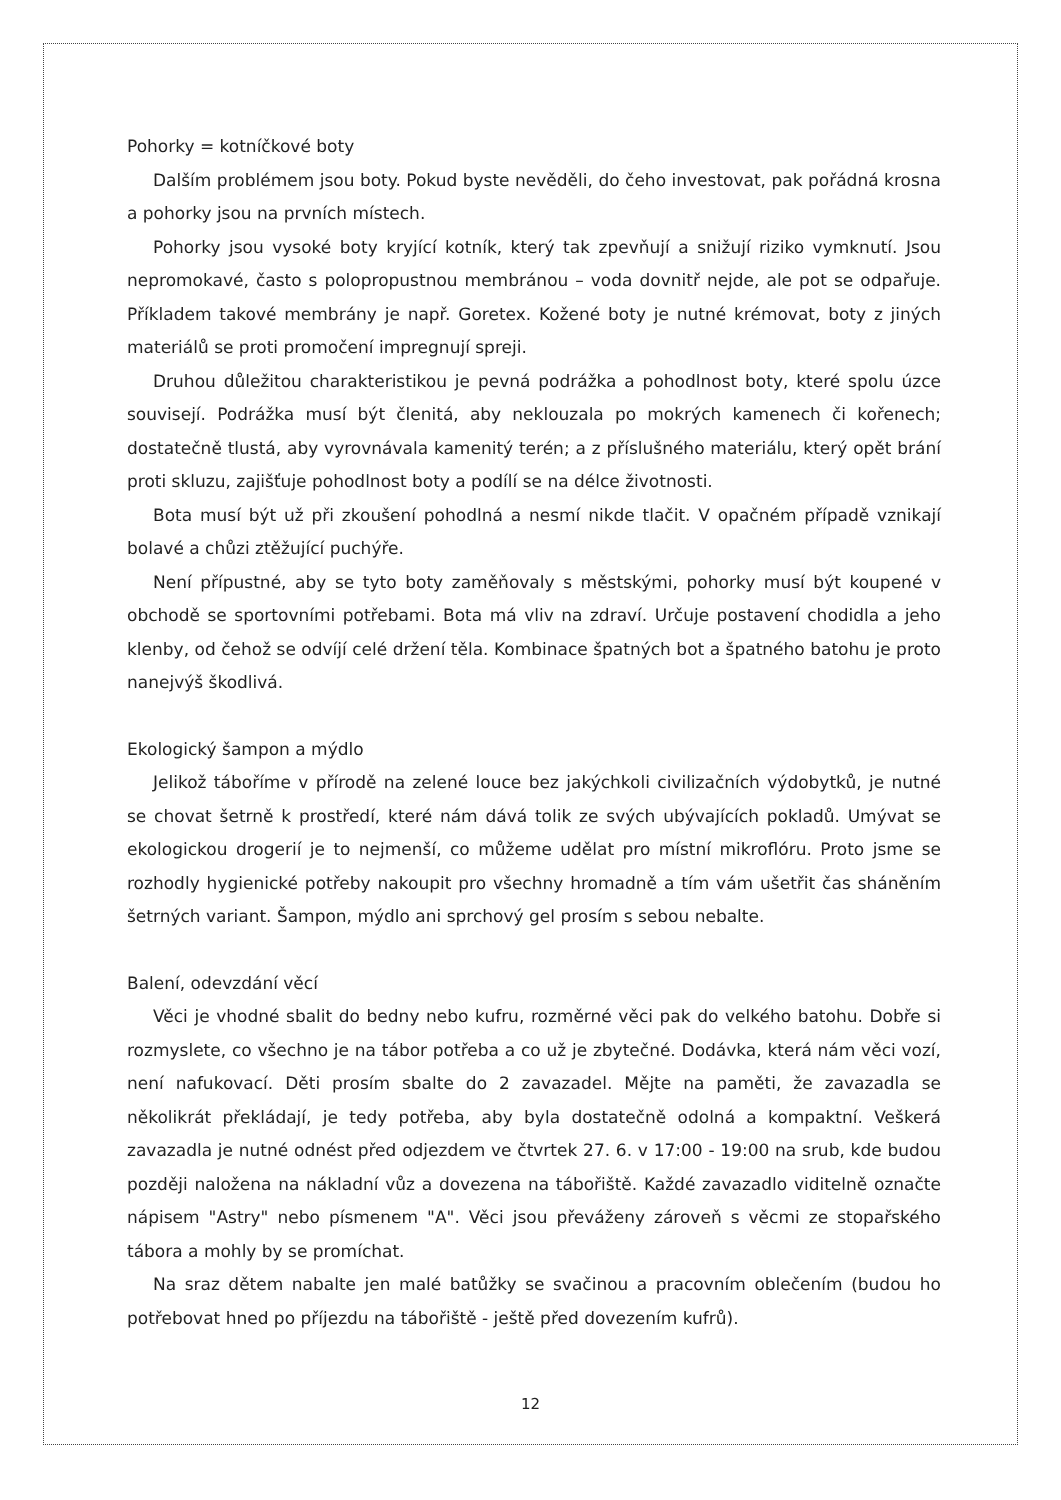Pohorky = kotníčkové boty
Dalším problémem jsou boty. Pokud byste nevěděli, do čeho investovat, pak pořádná krosna a pohorky jsou na prvních místech.
Pohorky jsou vysoké boty kryjící kotník, který tak zpevňují a snižují riziko vymknutí. Jsou nepromokavé, často s polopropustnou membránou – voda dovnitř nejde, ale pot se odpařuje. Příkladem takové membrány je např. Goretex. Kožené boty je nutné krémovat, boty z jiných materiálů se proti promočení impregnují spreji.
Druhou důležitou charakteristikou je pevná podrážka a pohodlnost boty, které spolu úzce souvisejí. Podrážka musí být členitá, aby neklouzala po mokrých kamenech či kořenech; dostatečně tlustá, aby vyrovnávala kamenitý terén; a z příslušného materiálu, který opět brání proti skluzu, zajišťuje pohodlnost boty a podílí se na délce životnosti.
Bota musí být už při zkoušení pohodlná a nesmí nikde tlačit. V opačném případě vznikají bolavé a chůzi ztěžující puchýře.
Není přípustné, aby se tyto boty zaměňovaly s městskými, pohorky musí být koupené v obchodě se sportovními potřebami. Bota má vliv na zdraví. Určuje postavení chodidla a jeho klenby, od čehož se odvíjí celé držení těla. Kombinace špatných bot a špatného batohu je proto nanejvýš škodlivá.
Ekologický šampon a mýdlo
Jelikož táboříme v přírodě na zelené louce bez jakýchkoli civilizačních výdobytků, je nutné se chovat šetrně k prostředí, které nám dává tolik ze svých ubývajících pokladů. Umývat se ekologickou drogerií je to nejmenší, co můžeme udělat pro místní mikroflóru. Proto jsme se rozhodly hygienické potřeby nakoupit pro všechny hromadně a tím vám ušetřit čas sháněním šetrných variant. Šampon, mýdlo ani sprchový gel prosím s sebou nebalte.
Balení, odevzdání věcí
Věci je vhodné sbalit do bedny nebo kufru, rozměrné věci pak do velkého batohu. Dobře si rozmyslete, co všechno je na tábor potřeba a co už je zbytečné. Dodávka, která nám věci vozí, není nafukovací. Děti prosím sbalte do 2 zavazadel. Mějte na paměti, že zavazadla se několikrát překládají, je tedy potřeba, aby byla dostatečně odolná a kompaktní. Veškerá zavazadla je nutné odnést před odjezdem ve čtvrtek 27. 6. v 17:00 - 19:00 na srub, kde budou později naložena na nákladní vůz a dovezena na tábořiště. Každé zavazadlo viditelně označte nápisem "Astry" nebo písmenem "A". Věci jsou převáženy zároveň s věcmi ze stopařského tábora a mohly by se promíchat.
Na sraz dětem nabalte jen malé batůžky se svačinou a pracovním oblečením (budou ho potřebovat hned po příjezdu na tábořiště - ještě před dovezením kufrů).
12